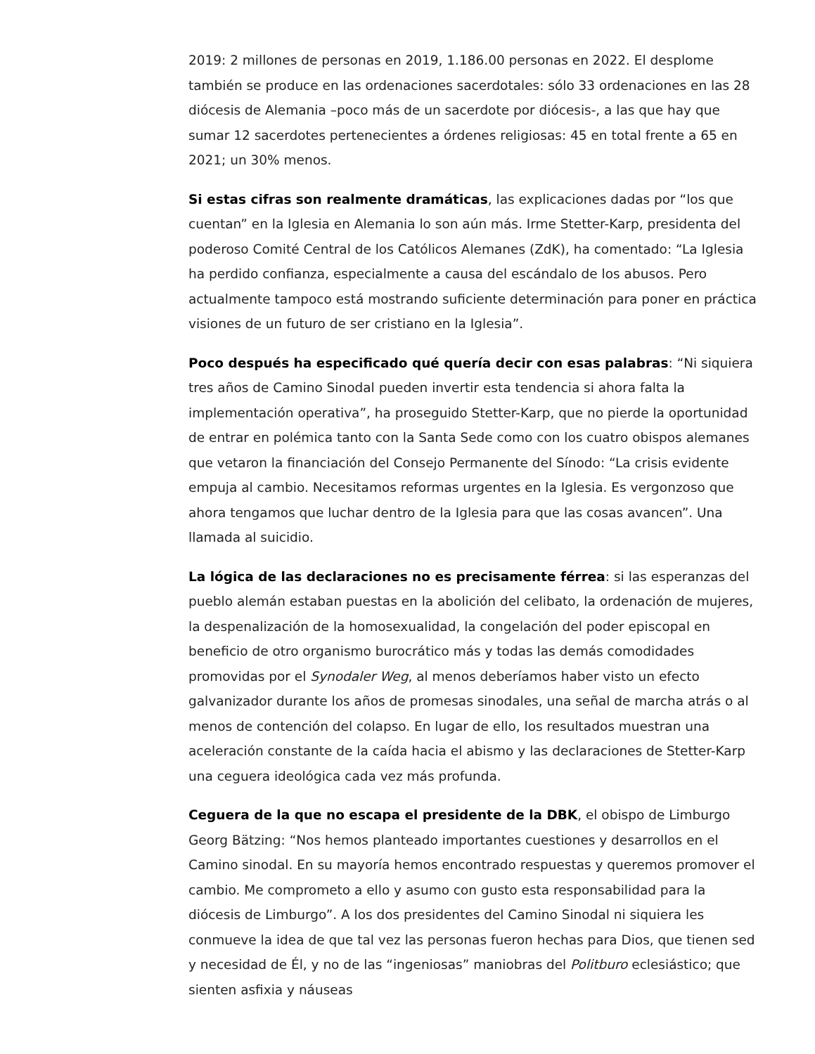2019: 2 millones de personas en 2019, 1.186.00 personas en 2022. El desplome también se produce en las ordenaciones sacerdotales: sólo 33 ordenaciones en las 28 diócesis de Alemania –poco más de un sacerdote por diócesis-, a las que hay que sumar 12 sacerdotes pertenecientes a órdenes religiosas: 45 en total frente a 65 en 2021; un 30% menos.
Si estas cifras son realmente dramáticas, las explicaciones dadas por “los que cuentan” en la Iglesia en Alemania lo son aún más. Irme Stetter-Karp, presidenta del poderoso Comité Central de los Católicos Alemanes (ZdK), ha comentado: “La Iglesia ha perdido confianza, especialmente a causa del escándalo de los abusos. Pero actualmente tampoco está mostrando suficiente determinación para poner en práctica visiones de un futuro de ser cristiano en la Iglesia”.
Poco después ha especificado qué quería decir con esas palabras: “Ni siquiera tres años de Camino Sinodal pueden invertir esta tendencia si ahora falta la implementación operativa”, ha proseguido Stetter-Karp, que no pierde la oportunidad de entrar en polémica tanto con la Santa Sede como con los cuatro obispos alemanes que vetaron la financiación del Consejo Permanente del Sínodo: “La crisis evidente empuja al cambio. Necesitamos reformas urgentes en la Iglesia. Es vergonzoso que ahora tengamos que luchar dentro de la Iglesia para que las cosas avancen”. Una llamada al suicidio.
La lógica de las declaraciones no es precisamente férrea: si las esperanzas del pueblo alemán estaban puestas en la abolición del celibato, la ordenación de mujeres, la despenalización de la homosexualidad, la congelación del poder episcopal en beneficio de otro organismo burocrático más y todas las demás comodidades promovidas por el Synodaler Weg, al menos deberíamos haber visto un efecto galvanizador durante los años de promesas sinodales, una señal de marcha atrás o al menos de contención del colapso. En lugar de ello, los resultados muestran una aceleración constante de la caída hacia el abismo y las declaraciones de Stetter-Karp una ceguera ideológica cada vez más profunda.
Ceguera de la que no escapa el presidente de la DBK, el obispo de Limburgo Georg Bätzing: “Nos hemos planteado importantes cuestiones y desarrollos en el Camino sinodal. En su mayoría hemos encontrado respuestas y queremos promover el cambio. Me comprometo a ello y asumo con gusto esta responsabilidad para la diócesis de Limburgo”. A los dos presidentes del Camino Sinodal ni siquiera les conmueve la idea de que tal vez las personas fueron hechas para Dios, que tienen sed y necesidad de Él, y no de las “ingeniosas” maniobras del Politburo eclesiástico; que sienten asfixia y náuseas